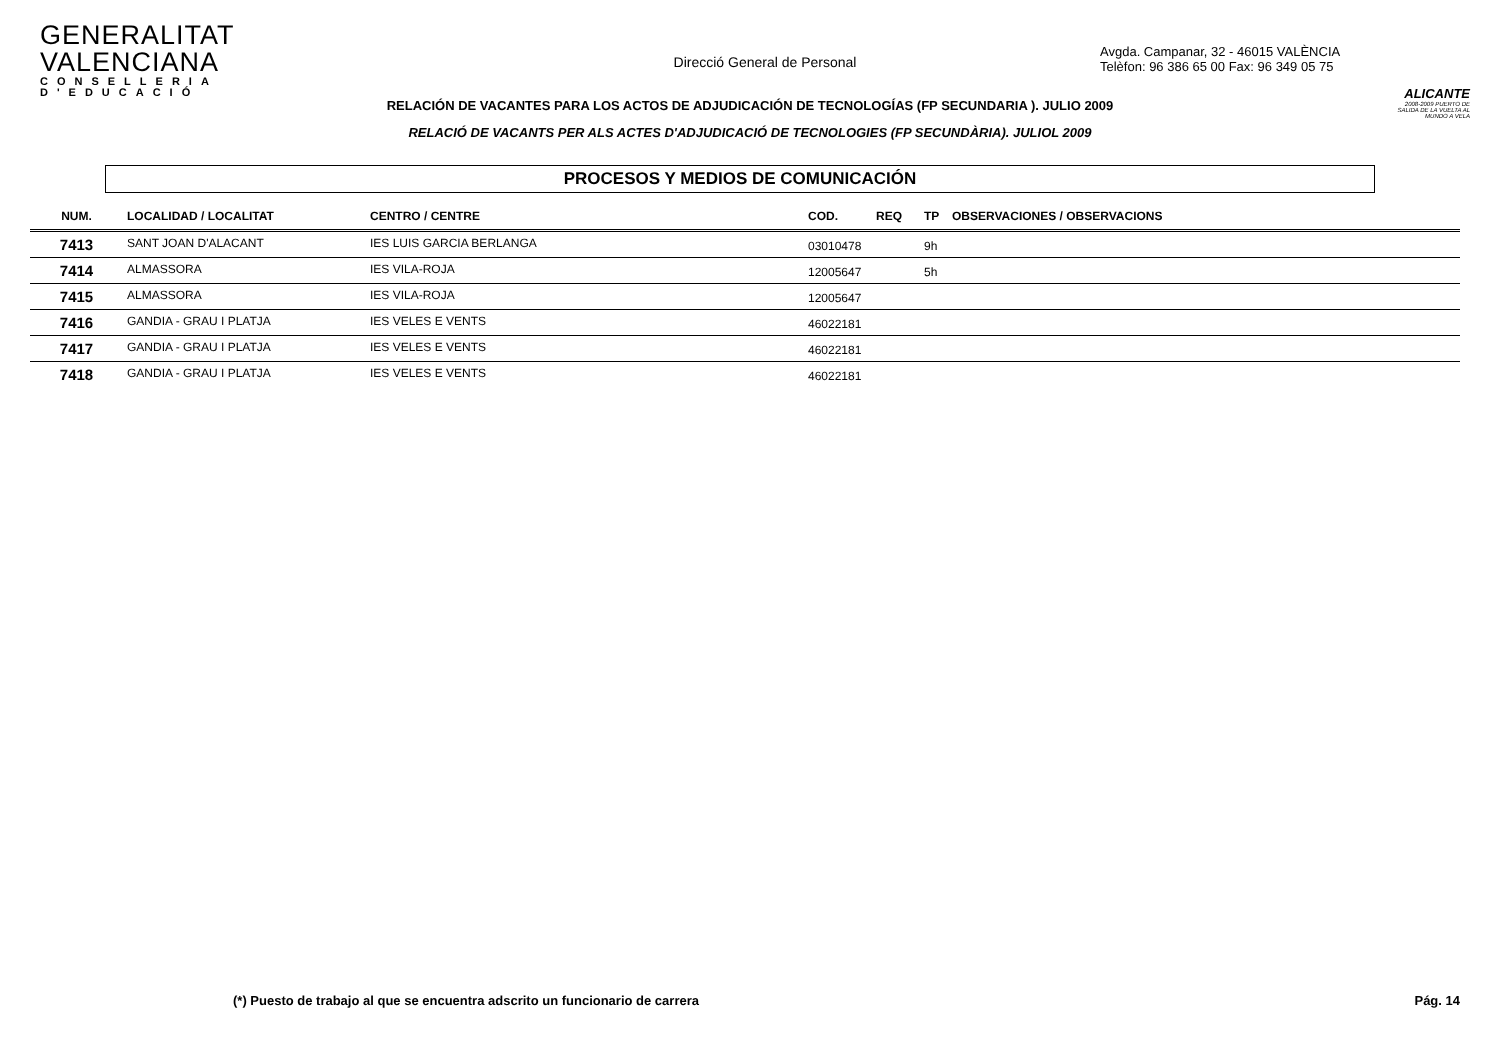GENERALITAT VALENCIANA
CONSELLERIA D'EDUCACIÓ
Direcció General de Personal
Avgda. Campanar, 32 - 46015 VALÈNCIA
Telèfon: 96 386 65 00 Fax: 96 349 05 75
ALICANTE
2008-2009 PUERTO DE SALIDA DE LA VUELTA AL MUNDO A VELA
RELACIÓN DE VACANTES PARA LOS ACTOS DE ADJUDICACIÓN DE TECNOLOGÍAS (FP SECUNDARIA ). JULIO 2009
RELACIÓ DE VACANTS PER ALS ACTES D'ADJUDICACIÓ DE TECNOLOGIES (FP SECUNDÀRIA). JULIOL 2009
PROCESOS Y MEDIOS DE COMUNICACIÓN
| NUM. | LOCALIDAD / LOCALITAT | CENTRO / CENTRE | COD. | REQ | TP | OBSERVACIONES / OBSERVACIONS |
| --- | --- | --- | --- | --- | --- | --- |
| 7413 | SANT JOAN D'ALACANT | IES LUIS GARCIA BERLANGA | 03010478 | | 9h | |
| 7414 | ALMASSORA | IES VILA-ROJA | 12005647 | | 5h | |
| 7415 | ALMASSORA | IES VILA-ROJA | 12005647 | | | |
| 7416 | GANDIA - GRAU I PLATJA | IES VELES E VENTS | 46022181 | | | |
| 7417 | GANDIA - GRAU I PLATJA | IES VELES E VENTS | 46022181 | | | |
| 7418 | GANDIA - GRAU I PLATJA | IES VELES E VENTS | 46022181 | | | |
(*) Puesto de trabajo al que se encuentra adscrito un funcionario de carrera Pág. 14